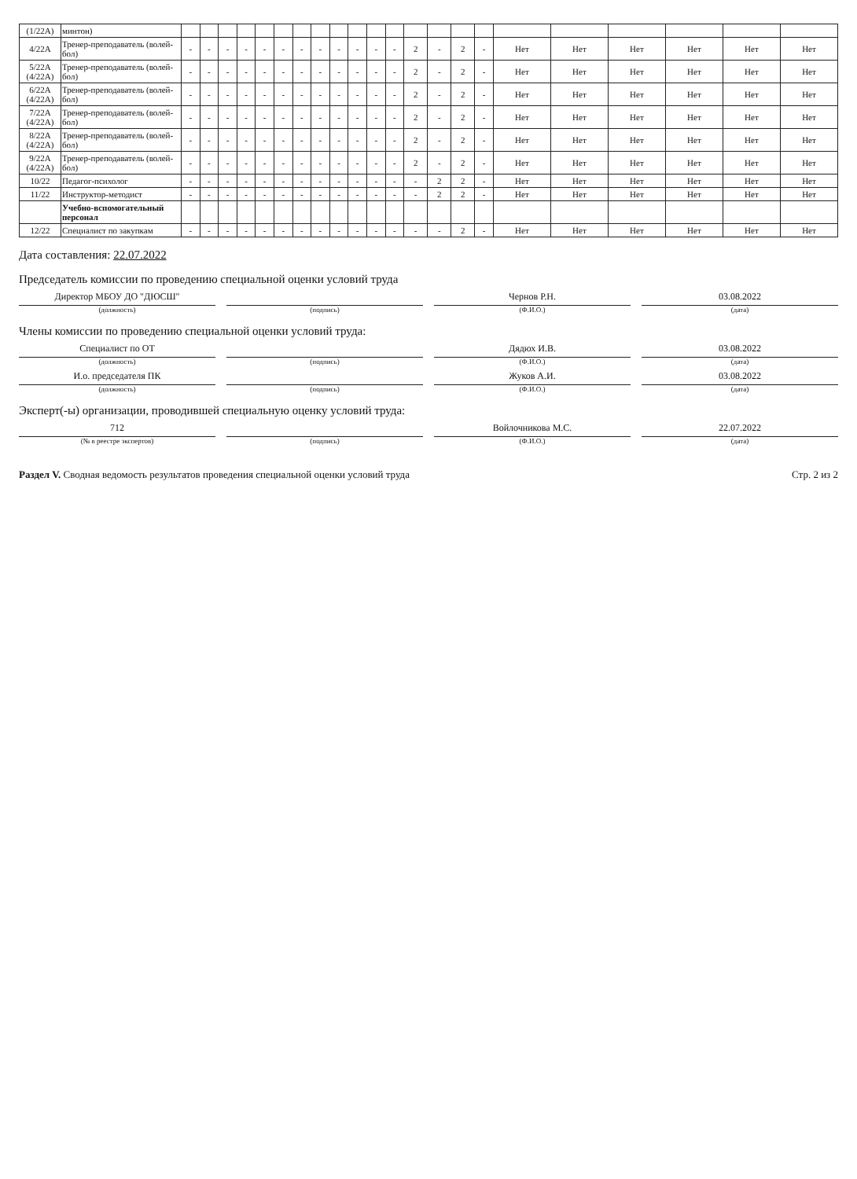| (1/22А) | минтон) | | | | | | | | | | | | | | | | | | | | | | |
| 4/22А | Тренер-преподаватель (волей-бол) | - | - | - | - | - | - | - | - | - | - | - | - | 2 | - | 2 | - | Нет | Нет | Нет | Нет | Нет | Нет |
| 5/22А (4/22А) | Тренер-преподаватель (волей-бол) | - | - | - | - | - | - | - | - | - | - | - | - | 2 | - | 2 | - | Нет | Нет | Нет | Нет | Нет | Нет |
| 6/22А (4/22А) | Тренер-преподаватель (волей-бол) | - | - | - | - | - | - | - | - | - | - | - | - | 2 | - | 2 | - | Нет | Нет | Нет | Нет | Нет | Нет |
| 7/22А (4/22А) | Тренер-преподаватель (волей-бол) | - | - | - | - | - | - | - | - | - | - | - | - | 2 | - | 2 | - | Нет | Нет | Нет | Нет | Нет | Нет |
| 8/22А (4/22А) | Тренер-преподаватель (волей-бол) | - | - | - | - | - | - | - | - | - | - | - | - | 2 | - | 2 | - | Нет | Нет | Нет | Нет | Нет | Нет |
| 9/22А (4/22А) | Тренер-преподаватель (волей-бол) | - | - | - | - | - | - | - | - | - | - | - | - | 2 | - | 2 | - | Нет | Нет | Нет | Нет | Нет | Нет |
| 10/22 | Педагог-психолог | - | - | - | - | - | - | - | - | - | - | - | - | - | 2 | 2 | - | Нет | Нет | Нет | Нет | Нет | Нет |
| 11/22 | Инструктор-методист | - | - | - | - | - | - | - | - | - | - | - | - | - | 2 | 2 | - | Нет | Нет | Нет | Нет | Нет | Нет |
| | Учебно-вспомогательный персонал | | | | | | | | | | | | | | | | | | | | | | |
| 12/22 | Специалист по закупкам | - | - | - | - | - | - | - | - | - | - | - | - | - | - | 2 | - | Нет | Нет | Нет | Нет | Нет | Нет |
Дата составления: 22.07.2022
Председатель комиссии по проведению специальной оценки условий труда
Директор МБОУ ДО "ДЮСШ" Чернов Р.Н. 03.08.2022
(должность) (подпись) (Ф.И.О.) (дата)
Члены комиссии по проведению специальной оценки условий труда:
Специалист по ОТ Дядюх И.В. 03.08.2022
(должность) (подпись) (Ф.И.О.) (дата)
И.о. председателя ПК Жуков А.И. 03.08.2022
(должность) (подпись) (Ф.И.О.) (дата)
Эксперт(-ы) организации, проводившей специальную оценку условий труда:
712 Войлочникова М.С. 22.07.2022
(№ в реестре экспертов) (подпись) (Ф.И.О.) (дата)
Раздел V. Сводная ведомость результатов проведения специальной оценки условий труда Стр. 2 из 2